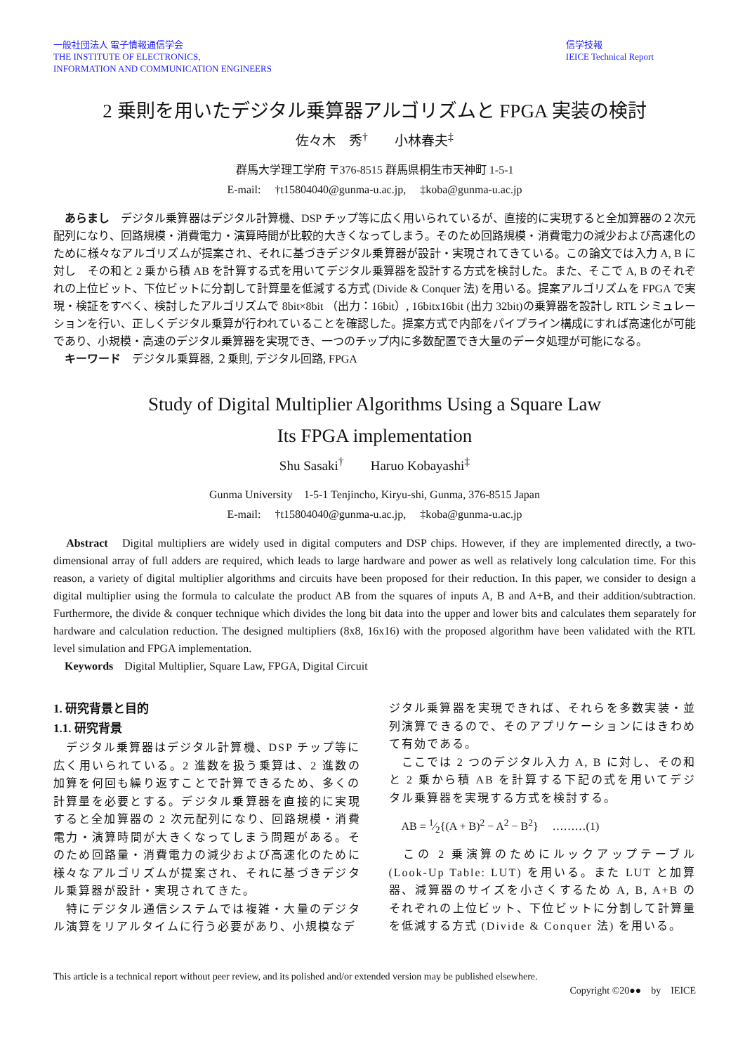一般社団法人 電子情報通信学会
THE INSTITUTE OF ELECTRONICS,
INFORMATION AND COMMUNICATION ENGINEERS
信学技報
IEICE Technical Report
2 乗則を用いたデジタル乗算器アルゴリズムと FPGA 実装の検討
佐々木　秀<sup>†</sup>　　小林春夫<sup>‡</sup>
群馬大学理工学府 〒376-8515 群馬県桐生市天神町 1-5-1
E-mail: 　†t15804040@gunma-u.ac.jp, 　‡koba@gunma-u.ac.jp
　あらまし　デジタル乗算器はデジタル計算機、DSP チップ等に広く用いられているが、直接的に実現すると全加算器の２次元配列になり、回路規模・消費電力・演算時間が比較的大きくなってしまう。そのため回路規模・消費電力の減少および高速化のために様々なアルゴリズムが提案され、それに基づきデジタル乗算器が設計・実現されてきている。この論文では入力 A, B に対し　その和と 2 乗から積 AB を計算する式を用いてデジタル乗算器を設計する方式を検討した。また、そこで A, B のそれぞれの上位ビット、下位ビットに分割して計算量を低減する方式 (Divide & Conquer 法) を用いる。提案アルゴリズムを FPGA で実現・検証をすべく、検討したアルゴリズムで 8bit×8bit （出力：16bit）, 16bitx16bit (出力 32bit)の乗算器を設計し RTL シミュレーションを行い、正しくデジタル乗算が行われていることを確認した。提案方式で内部をパイプライン構成にすれば高速化が可能であり、小規模・高速のデジタル乗算器を実現でき、一つのチップ内に多数配置でき大量のデータ処理が可能になる。
　キーワード　デジタル乗算器, ２乗則, デジタル回路, FPGA
Study of Digital Multiplier Algorithms Using a Square Law
Its FPGA implementation
Shu Sasaki<sup>†</sup>　　Haruo Kobayashi<sup>‡</sup>
Gunma University　1-5-1 Tenjincho, Kiryu-shi, Gunma, 376-8515 Japan
E-mail: 　†t15804040@gunma-u.ac.jp, 　‡koba@gunma-u.ac.jp
　Abstract　Digital multipliers are widely used in digital computers and DSP chips. However, if they are implemented directly, a two-dimensional array of full adders are required, which leads to large hardware and power as well as relatively long calculation time. For this reason, a variety of digital multiplier algorithms and circuits have been proposed for their reduction. In this paper, we consider to design a digital multiplier using the formula to calculate the product AB from the squares of inputs A, B and A+B, and their addition/subtraction. Furthermore, the divide & conquer technique which divides the long bit data into the upper and lower bits and calculates them separately for hardware and calculation reduction. The designed multipliers (8x8, 16x16) with the proposed algorithm have been validated with the RTL level simulation and FPGA implementation.
　Keywords　Digital Multiplier, Square Law, FPGA, Digital Circuit
1. 研究背景と目的
1.1. 研究背景
　デジタル乗算器はデジタル計算機、DSP チップ等に広く用いられている。2 進数を扱う乗算は、2 進数の加算を何回も繰り返すことで計算できるため、多くの計算量を必要とする。デジタル乗算器を直接的に実現すると全加算器の 2 次元配列になり、回路規模・消費電力・演算時間が大きくなってしまう問題がある。そのため回路量・消費電力の減少および高速化のために様々なアルゴリズムが提案され、それに基づきデジタル乗算器が設計・実現されてきた。
　特にデジタル通信システムでは複雑・大量のデジタル演算をリアルタイムに行う必要があり、小規模なデ
ジタル乗算器を実現できれば、それらを多数実装・並列演算できるので、そのアプリケーションにはきわめて有効である。
　ここでは 2 つのデジタル入力 A, B に対し、その和と 2 乗から積 AB を計算する下記の式を用いてデジタル乗算器を実現する方式を検討する。
AB = 1⁄2{(A + B)<sup>2</sup> − A<sup>2</sup> − B<sup>2</sup>}　 ………(1)
　この 2 乗演算のためにルックアップテーブル (Look-Up Table: LUT) を用いる。また LUT と加算器、減算器のサイズを小さくするため A, B, A+B のそれぞれの上位ビット、下位ビットに分割して計算量を低減する方式 (Divide & Conquer 法) を用いる。
This article is a technical report without peer review, and its polished and/or extended version may be published elsewhere.
Copyright ©20●●　by　IEICE